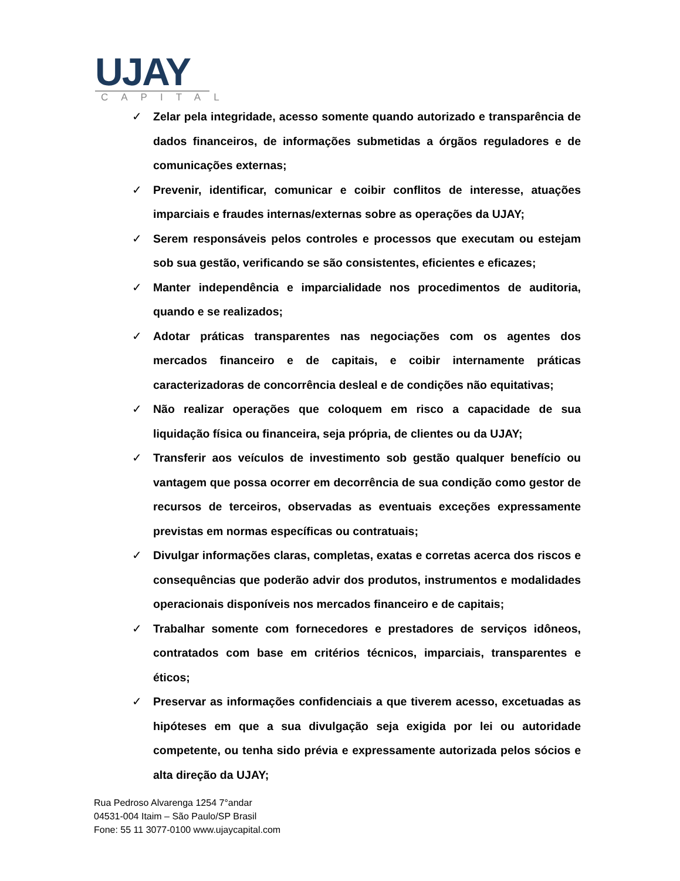UJAY
CAPITAL
✓ Zelar pela integridade, acesso somente quando autorizado e transparência de dados financeiros, de informações submetidas a órgãos reguladores e de comunicações externas;
✓ Prevenir, identificar, comunicar e coibir conflitos de interesse, atuações imparciais e fraudes internas/externas sobre as operações da UJAY;
✓ Serem responsáveis pelos controles e processos que executam ou estejam sob sua gestão, verificando se são consistentes, eficientes e eficazes;
✓ Manter independência e imparcialidade nos procedimentos de auditoria, quando e se realizados;
✓ Adotar práticas transparentes nas negociações com os agentes dos mercados financeiro e de capitais, e coibir internamente práticas caracterizadoras de concorrência desleal e de condições não equitativas;
✓ Não realizar operações que coloquem em risco a capacidade de sua liquidação física ou financeira, seja própria, de clientes ou da UJAY;
✓ Transferir aos veículos de investimento sob gestão qualquer benefício ou vantagem que possa ocorrer em decorrência de sua condição como gestor de recursos de terceiros, observadas as eventuais exceções expressamente previstas em normas específicas ou contratuais;
✓ Divulgar informações claras, completas, exatas e corretas acerca dos riscos e consequências que poderão advir dos produtos, instrumentos e modalidades operacionais disponíveis nos mercados financeiro e de capitais;
✓ Trabalhar somente com fornecedores e prestadores de serviços idôneos, contratados com base em critérios técnicos, imparciais, transparentes e éticos;
✓ Preservar as informações confidenciais a que tiverem acesso, excetuadas as hipóteses em que a sua divulgação seja exigida por lei ou autoridade competente, ou tenha sido prévia e expressamente autorizada pelos sócios e alta direção da UJAY;
Rua Pedroso Alvarenga 1254 7°andar
04531-004 Itaim – São Paulo/SP Brasil
Fone: 55 11 3077-0100 www.ujaycapital.com